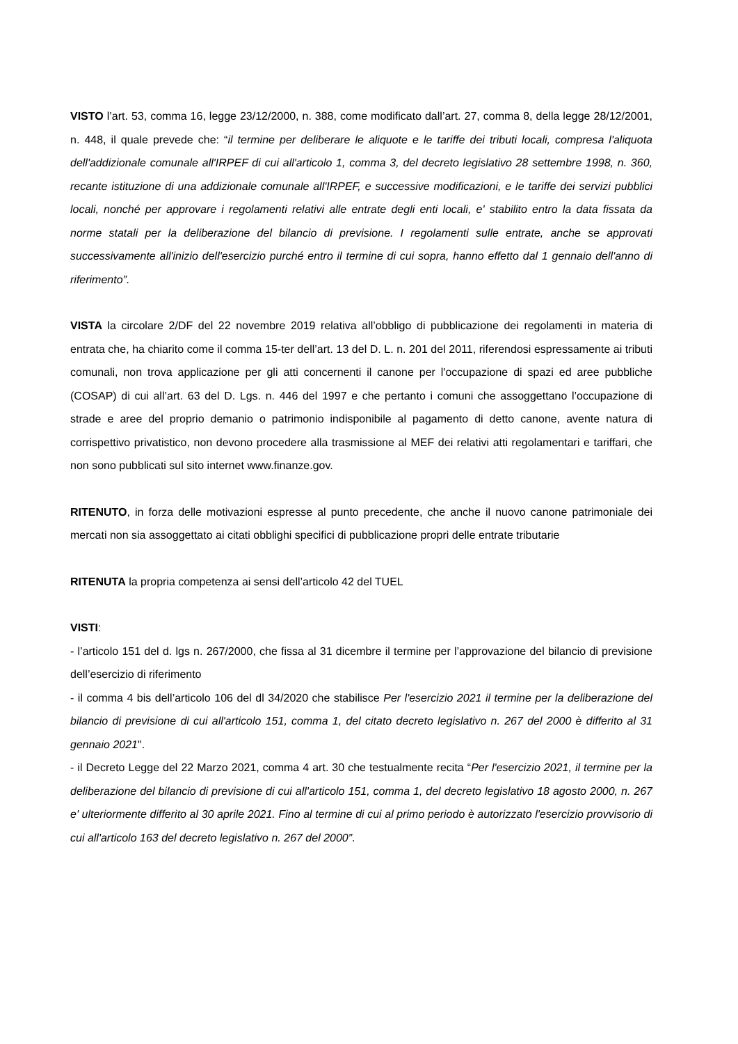VISTO l’art. 53, comma 16, legge 23/12/2000, n. 388, come modificato dall’art. 27, comma 8, della legge 28/12/2001, n. 448, il quale prevede che: “il termine per deliberare le aliquote e le tariffe dei tributi locali, compresa l'aliquota dell'addizionale comunale all'IRPEF di cui all'articolo 1, comma 3, del decreto legislativo 28 settembre 1998, n. 360, recante istituzione di una addizionale comunale all'IRPEF, e successive modificazioni, e le tariffe dei servizi pubblici locali, nonché per approvare i regolamenti relativi alle entrate degli enti locali, e' stabilito entro la data fissata da norme statali per la deliberazione del bilancio di previsione. I regolamenti sulle entrate, anche se approvati successivamente all'inizio dell'esercizio purché entro il termine di cui sopra, hanno effetto dal 1 gennaio dell'anno di riferimento”.
VISTA la circolare 2/DF del 22 novembre 2019 relativa all’obbligo di pubblicazione dei regolamenti in materia di entrata che, ha chiarito come il comma 15-ter dell’art. 13 del D. L. n. 201 del 2011, riferendosi espressamente ai tributi comunali, non trova applicazione per gli atti concernenti il canone per l'occupazione di spazi ed aree pubbliche (COSAP) di cui all’art. 63 del D. Lgs. n. 446 del 1997 e che pertanto i comuni che assoggettano l’occupazione di strade e aree del proprio demanio o patrimonio indisponibile al pagamento di detto canone, avente natura di corrispettivo privatistico, non devono procedere alla trasmissione al MEF dei relativi atti regolamentari e tariffari, che non sono pubblicati sul sito internet www.finanze.gov.
RITENUTO, in forza delle motivazioni espresse al punto precedente, che anche il nuovo canone patrimoniale dei mercati non sia assoggettato ai citati obblighi specifici di pubblicazione propri delle entrate tributarie
RITENUTA la propria competenza ai sensi dell’articolo 42 del TUEL
VISTI:
- l’articolo 151 del d. lgs n. 267/2000, che fissa al 31 dicembre il termine per l’approvazione del bilancio di previsione dell’esercizio di riferimento
- il comma 4 bis dell’articolo 106 del dl 34/2020 che stabilisce Per l'esercizio 2021 il termine per la deliberazione del bilancio di previsione di cui all'articolo 151, comma 1, del citato decreto legislativo n. 267 del 2000 è differito al 31 gennaio 2021".
- il Decreto Legge del 22 Marzo 2021, comma 4 art. 30 che testualmente recita “Per l'esercizio 2021, il termine per la deliberazione del bilancio di previsione di cui all'articolo 151, comma 1, del decreto legislativo 18 agosto 2000, n. 267 e' ulteriormente differito al 30 aprile 2021. Fino al termine di cui al primo periodo è autorizzato l'esercizio provvisorio di cui all'articolo 163 del decreto legislativo n. 267 del 2000”.